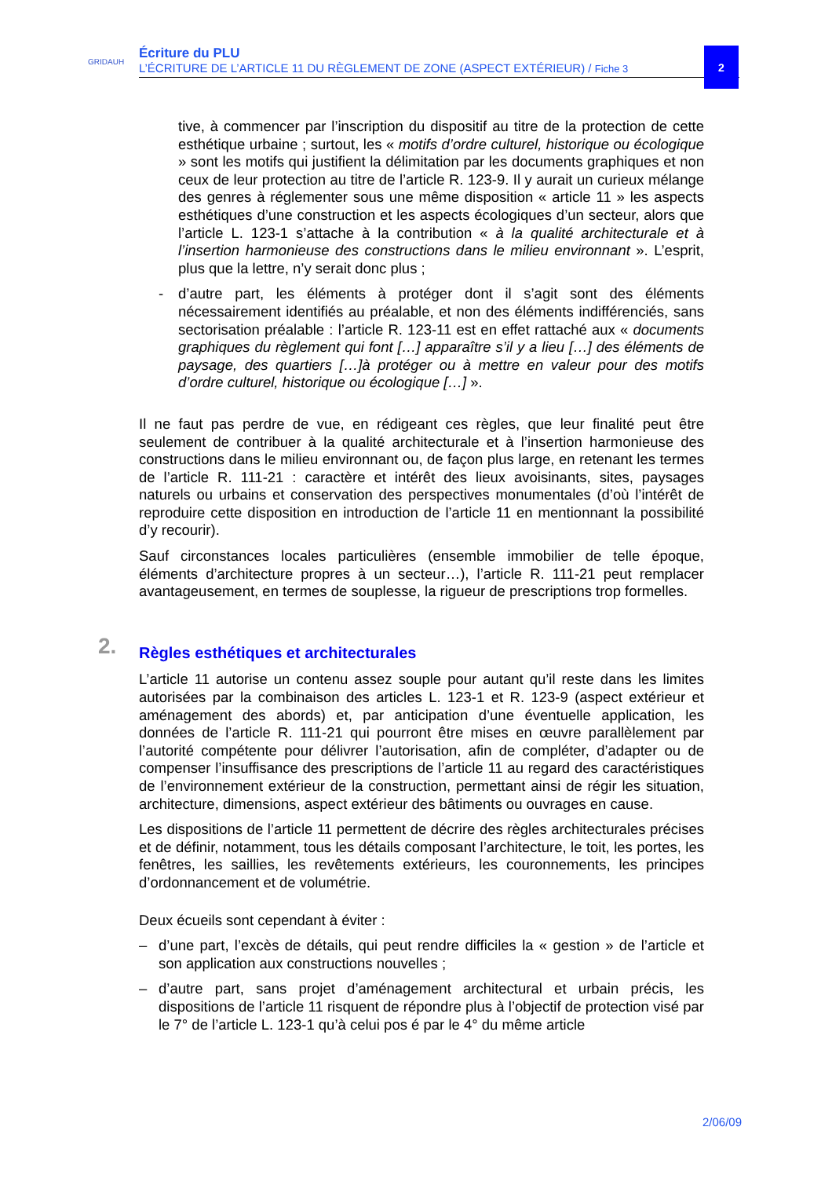GRIDAUH
Écriture du PLU
L’ÉCRITURE DE L’ARTICLE 11 DU RÈGLEMENT DE ZONE (ASPECT EXTÉRIEUR) / Fiche 3
2
tive, à commencer par l’inscription du dispositif au titre de la protection de cette esthétique urbaine ; surtout, les « motifs d’ordre culturel, historique ou écologique » sont les motifs qui justifient la délimitation par les documents graphiques et non ceux de leur protection au titre de l’article R. 123-9. Il y aurait un curieux mélange des genres à réglementer sous une même disposition « article 11 » les aspects esthétiques d’une construction et les aspects écologiques d’un secteur, alors que l’article L. 123-1 s’attache à la contribution « à la qualité architecturale et à l’insertion harmonieuse des constructions dans le milieu environnant ». L’esprit, plus que la lettre, n’y serait donc plus ;
- d’autre part, les éléments à protéger dont il s’agit sont des éléments nécessairement identifiés au préalable, et non des éléments indifférenciés, sans sectorisation préalable : l’article R. 123-11 est en effet rattaché aux « documents graphiques du règlement qui font […] apparaître s’il y a lieu […] des éléments de paysage, des quartiers […]à protéger ou à mettre en valeur pour des motifs d’ordre culturel, historique ou écologique […] ».
Il ne faut pas perdre de vue, en rédigeant ces règles, que leur finalité peut être seulement de contribuer à la qualité architecturale et à l’insertion harmonieuse des constructions dans le milieu environnant ou, de façon plus large, en retenant les termes de l’article R. 111-21 : caractère et intérêt des lieux avoisinants, sites, paysages naturels ou urbains et conservation des perspectives monumentales (d’où l’intérêt de reproduire cette disposition en introduction de l’article 11 en mentionnant la possibilité d’y recourir).
Sauf circonstances locales particulières (ensemble immobilier de telle époque, éléments d’architecture propres à un secteur…), l’article R. 111-21 peut remplacer avantageusement, en termes de souplesse, la rigueur de prescriptions trop formelles.
2. Règles esthétiques et architecturales
L’article 11 autorise un contenu assez souple pour autant qu’il reste dans les limites autorisées par la combinaison des articles L. 123-1 et R. 123-9 (aspect extérieur et aménagement des abords) et, par anticipation d’une éventuelle application, les données de l’article R. 111-21 qui pourront être mises en œuvre parallèlement par l’autorité compétente pour délivrer l’autorisation, afin de compléter, d’adapter ou de compenser l’insuffisance des prescriptions de l’article 11 au regard des caractéristiques de l’environnement extérieur de la construction, permettant ainsi de régir les situation, architecture, dimensions, aspect extérieur des bâtiments ou ouvrages en cause.
Les dispositions de l’article 11 permettent de décrire des règles architecturales précises et de définir, notamment, tous les détails composant l’architecture, le toit, les portes, les fenêtres, les saillies, les revêtements extérieurs, les couronnements, les principes d’ordonnancement et de volumétrie.
Deux écueils sont cependant à éviter :
– d’une part, l’excès de détails, qui peut rendre difficiles la « gestion » de l’article et son application aux constructions nouvelles ;
– d’autre part, sans projet d’aménagement architectural et urbain précis, les dispositions de l’article 11 risquent de répondre plus à l’objectif de protection visé par le 7° de l’article L. 123-1 qu’à celui pos é par le 4° du même article
2/06/09